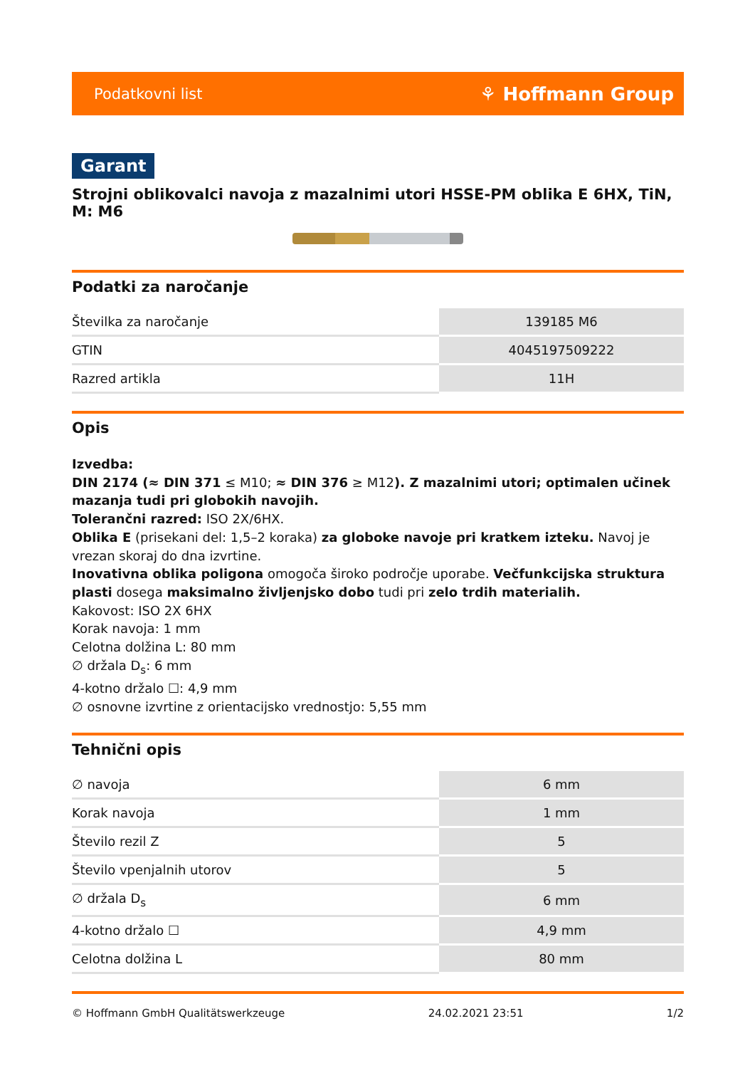Podatkovni list ⚘ Hoffmann Group
Garant
Strojni oblikovalci navoja z mazalnimi utori HSSE-PM oblika E 6HX, TiN, M: M6
Podatki za naročanje
| Številka za naročanje | 139185 M6 |
| GTIN | 4045197509222 |
| Razred artikla | 11H |
Opis
Izvedba:
DIN 2174 (≈ DIN 371 ≤ M10; ≈ DIN 376 ≥ M12). Z mazalnimi utori; optimalen učinek mazanja tudi pri globokih navojih.
Tolerančni razred: ISO 2X/6HX.
Oblika E (prisekani del: 1,5–2 koraka) za globoke navoje pri kratkem izteku. Navoj je vrezan skoraj do dna izvrtine.
Inovativna oblika poligona omogoča široko področje uporabe. Večfunkcijska struktura plasti dosega maksimalno življenjsko dobo tudi pri zelo trdih materialih.
Kakovost: ISO 2X 6HX
Korak navoja: 1 mm
Celotna dolžina L: 80 mm
∅ držala D<sub>s</sub>: 6 mm
4-kotno držalo ☐: 4,9 mm
∅ osnovne izvrtine z orientacijsko vrednostjo: 5,55 mm
Tehnični opis
| ∅ navoja | 6 mm |
| Korak navoja | 1 mm |
| Število rezil Z | 5 |
| Število vpenjalnih utorov | 5 |
| ∅ držala D<sub>s</sub> | 6 mm |
| 4-kotno držalo ☐ | 4,9 mm |
| Celotna dolžina L | 80 mm |
© Hoffmann GmbH Qualitätswerkzeuge 24.02.2021 23:51 1/2